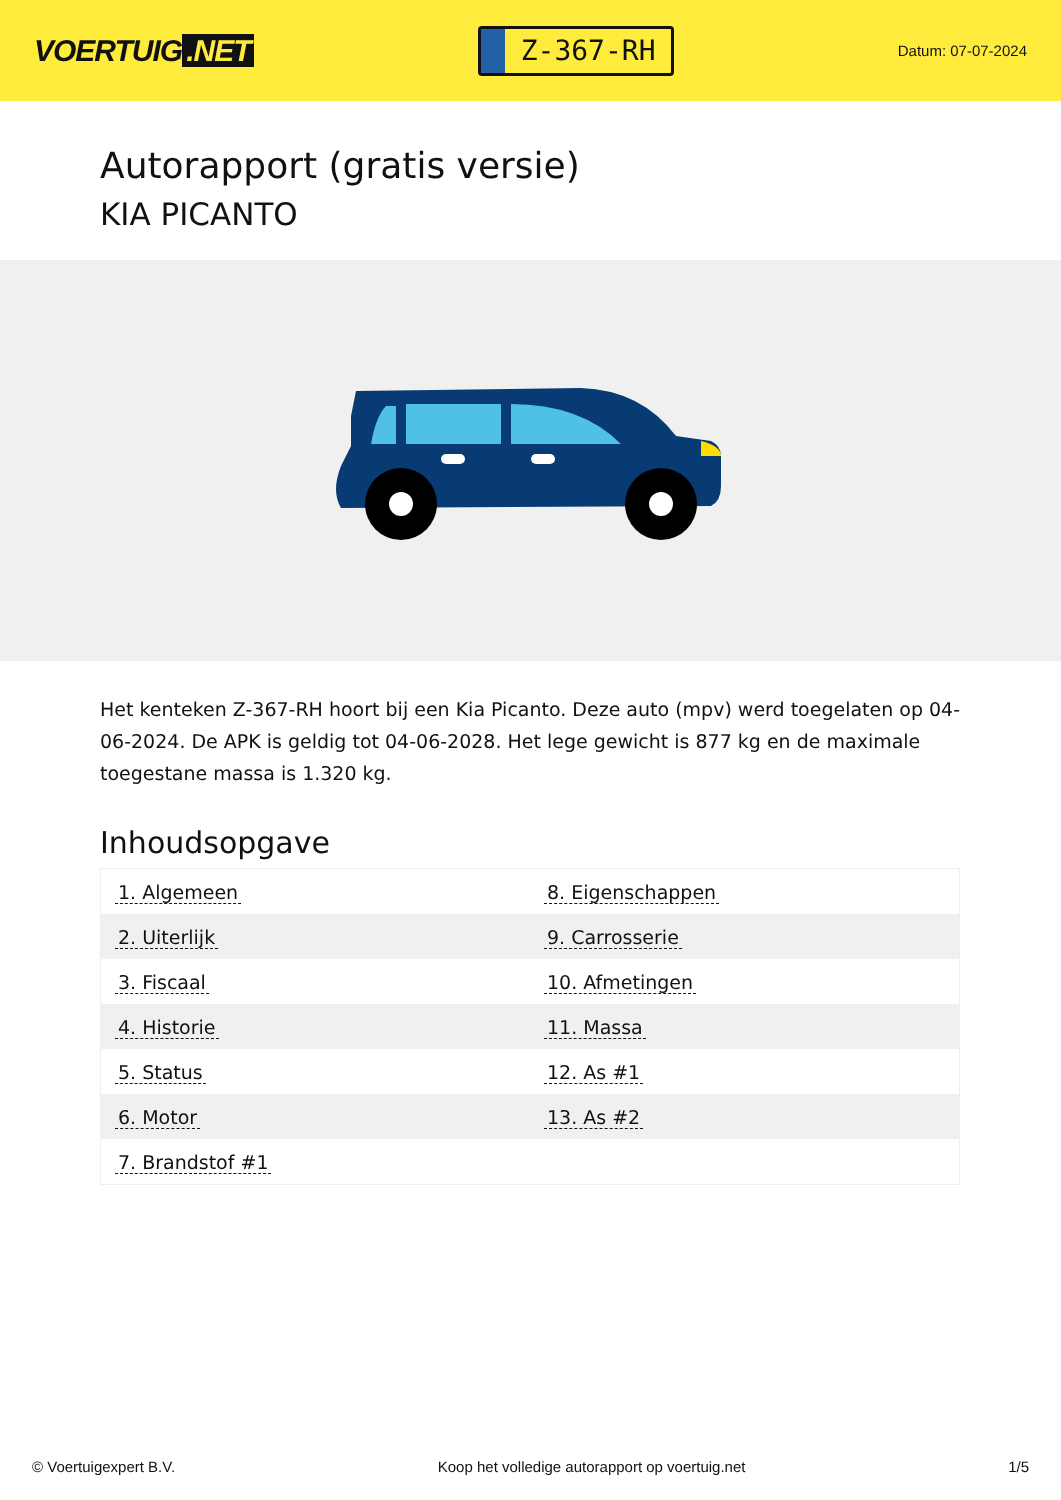VOERTUIG.NET
Z-367-RH
Datum: 07-07-2024
Autorapport (gratis versie)
KIA PICANTO
Het kenteken Z-367-RH hoort bij een Kia Picanto. Deze auto (mpv) werd toegelaten op 04-06-2024. De APK is geldig tot 04-06-2028. Het lege gewicht is 877 kg en de maximale toegestane massa is 1.320 kg.
Inhoudsopgave
| 1. Algemeen | 8. Eigenschappen |
| 2. Uiterlijk | 9. Carrosserie |
| 3. Fiscaal | 10. Afmetingen |
| 4. Historie | 11. Massa |
| 5. Status | 12. As #1 |
| 6. Motor | 13. As #2 |
| 7. Brandstof #1 | |
© Voertuigexpert B.V. Koop het volledige autorapport op voertuig.net 1/5